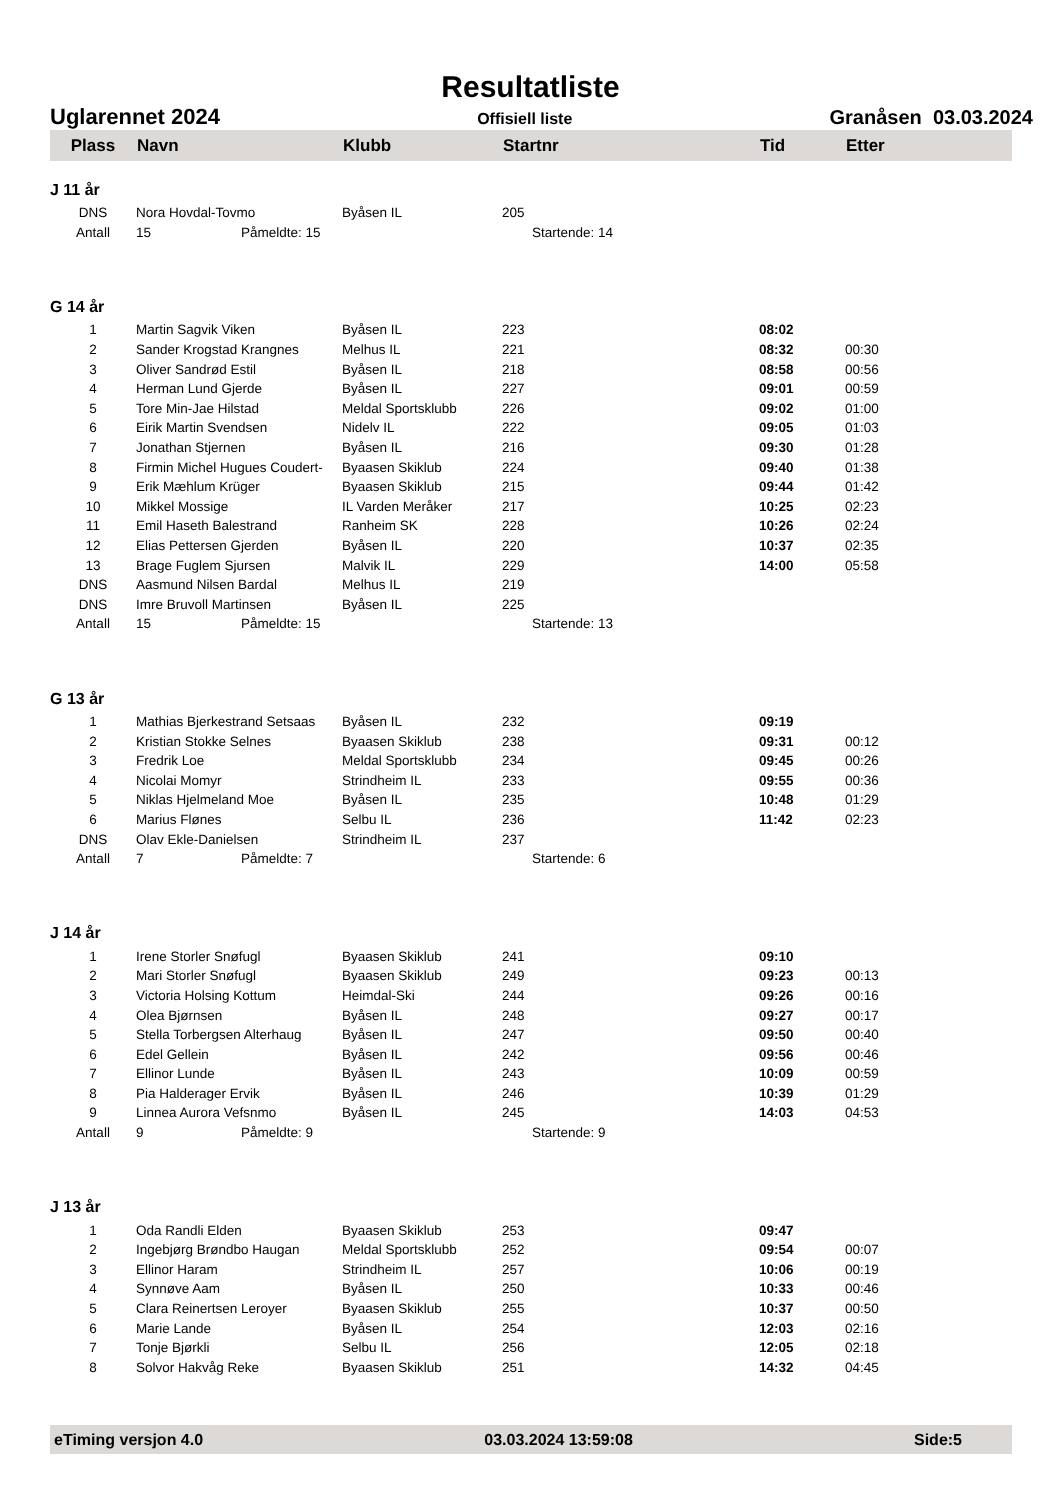Resultatliste
Uglarennet 2024 Offisiell liste Granåsen 03.03.2024
| Plass | Navn | Klubb | Startnr | Tid | Etter |
| --- | --- | --- | --- | --- | --- |
| J 11 år | | | | | |
| DNS | Nora Hovdal-Tovmo | Byåsen IL | 205 | | |
| Antall | 15 Påmeldte: 15 | | Startende: 14 | | |
| G 14 år | | | | | |
| 1 | Martin Sagvik Viken | Byåsen IL | 223 | 08:02 | |
| 2 | Sander Krogstad Krangnes | Melhus IL | 221 | 08:32 | 00:30 |
| 3 | Oliver Sandrød Estil | Byåsen IL | 218 | 08:58 | 00:56 |
| 4 | Herman Lund Gjerde | Byåsen IL | 227 | 09:01 | 00:59 |
| 5 | Tore Min-Jae Hilstad | Meldal Sportsklubb | 226 | 09:02 | 01:00 |
| 6 | Eirik Martin Svendsen | Nidelv IL | 222 | 09:05 | 01:03 |
| 7 | Jonathan Stjernen | Byåsen IL | 216 | 09:30 | 01:28 |
| 8 | Firmin Michel Hugues Coudert- | Byaasen Skiklub | 224 | 09:40 | 01:38 |
| 9 | Erik Mæhlum Krüger | Byaasen Skiklub | 215 | 09:44 | 01:42 |
| 10 | Mikkel Mossige | IL Varden Meråker | 217 | 10:25 | 02:23 |
| 11 | Emil Haseth Balestrand | Ranheim SK | 228 | 10:26 | 02:24 |
| 12 | Elias Pettersen Gjerden | Byåsen IL | 220 | 10:37 | 02:35 |
| 13 | Brage Fuglem Sjursen | Malvik IL | 229 | 14:00 | 05:58 |
| DNS | Aasmund Nilsen Bardal | Melhus IL | 219 | | |
| DNS | Imre Bruvoll Martinsen | Byåsen IL | 225 | | |
| Antall | 15 Påmeldte: 15 | | Startende: 13 | | |
| G 13 år | | | | | |
| 1 | Mathias Bjerkestrand Setsaas | Byåsen IL | 232 | 09:19 | |
| 2 | Kristian Stokke Selnes | Byaasen Skiklub | 238 | 09:31 | 00:12 |
| 3 | Fredrik Loe | Meldal Sportsklubb | 234 | 09:45 | 00:26 |
| 4 | Nicolai Momyr | Strindheim IL | 233 | 09:55 | 00:36 |
| 5 | Niklas Hjelmeland Moe | Byåsen IL | 235 | 10:48 | 01:29 |
| 6 | Marius Flønes | Selbu IL | 236 | 11:42 | 02:23 |
| DNS | Olav Ekle-Danielsen | Strindheim IL | 237 | | |
| Antall | 7 Påmeldte: 7 | | Startende: 6 | | |
| J 14 år | | | | | |
| 1 | Irene Storler Snøfugl | Byaasen Skiklub | 241 | 09:10 | |
| 2 | Mari Storler Snøfugl | Byaasen Skiklub | 249 | 09:23 | 00:13 |
| 3 | Victoria Holsing Kottum | Heimdal-Ski | 244 | 09:26 | 00:16 |
| 4 | Olea Bjørnsen | Byåsen IL | 248 | 09:27 | 00:17 |
| 5 | Stella Torbergsen Alterhaug | Byåsen IL | 247 | 09:50 | 00:40 |
| 6 | Edel Gellein | Byåsen IL | 242 | 09:56 | 00:46 |
| 7 | Ellinor Lunde | Byåsen IL | 243 | 10:09 | 00:59 |
| 8 | Pia Halderager Ervik | Byåsen IL | 246 | 10:39 | 01:29 |
| 9 | Linnea Aurora Vefsnmo | Byåsen IL | 245 | 14:03 | 04:53 |
| Antall | 9 Påmeldte: 9 | | Startende: 9 | | |
| J 13 år | | | | | |
| 1 | Oda Randli Elden | Byaasen Skiklub | 253 | 09:47 | |
| 2 | Ingebjørg Brøndbo Haugan | Meldal Sportsklubb | 252 | 09:54 | 00:07 |
| 3 | Ellinor Haram | Strindheim IL | 257 | 10:06 | 00:19 |
| 4 | Synnøve Aam | Byåsen IL | 250 | 10:33 | 00:46 |
| 5 | Clara Reinertsen Leroyer | Byaasen Skiklub | 255 | 10:37 | 00:50 |
| 6 | Marie Lande | Byåsen IL | 254 | 12:03 | 02:16 |
| 7 | Tonje Bjørkli | Selbu IL | 256 | 12:05 | 02:18 |
| 8 | Solvor Hakvåg Reke | Byaasen Skiklub | 251 | 14:32 | 04:45 |
eTiming versjon 4.0 03.03.2024 13:59:08 Side:5